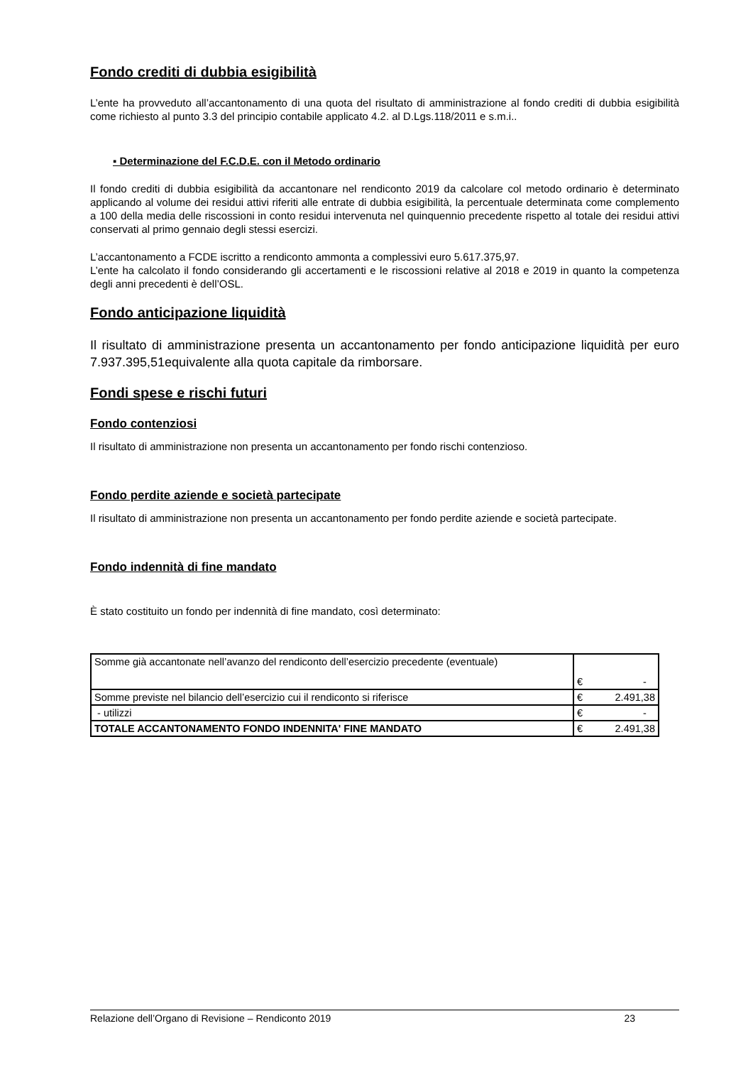Fondo crediti di dubbia esigibilità
L’ente ha provveduto all’accantonamento di una quota del risultato di amministrazione al fondo crediti di dubbia esigibilità come richiesto al punto 3.3 del principio contabile applicato 4.2. al D.Lgs.118/2011 e s.m.i..
▪ Determinazione del F.C.D.E. con il Metodo ordinario
Il fondo crediti di dubbia esigibilità da accantonare nel rendiconto 2019 da calcolare col metodo ordinario è determinato applicando al volume dei residui attivi riferiti alle entrate di dubbia esigibilità, la percentuale determinata come complemento a 100 della media delle riscossioni in conto residui intervenuta nel quinquennio precedente rispetto al totale dei residui attivi conservati al primo gennaio degli stessi esercizi.
L’accantonamento a FCDE iscritto a rendiconto ammonta a complessivi euro 5.617.375,97.
L’ente ha calcolato il fondo considerando gli accertamenti e le riscossioni relative al 2018 e 2019 in quanto la competenza degli anni precedenti è dell’OSL.
Fondo anticipazione liquidità
Il risultato di amministrazione presenta un accantonamento per fondo anticipazione liquidità per euro 7.937.395,51equivalente alla quota capitale da rimborsare.
Fondi spese e rischi futuri
Fondo contenziosi
Il risultato di amministrazione non presenta un accantonamento per fondo rischi contenzioso.
Fondo perdite aziende e società partecipate
Il risultato di amministrazione non presenta un accantonamento per fondo perdite aziende e società partecipate.
Fondo indennità di fine mandato
È stato costituito un fondo per indennità di fine mandato, così determinato:
| Somme già accantonate nell’avanzo del rendiconto dell’esercizio precedente (eventuale) | € - |
| Somme previste nel bilancio dell’esercizio cui il rendiconto si riferisce | € 2.491,38 |
| - utilizzi | € - |
| TOTALE ACCANTONAMENTO FONDO INDENNITA' FINE MANDATO | € 2.491,38 |
Relazione dell’Organo di Revisione – Rendiconto 2019 23